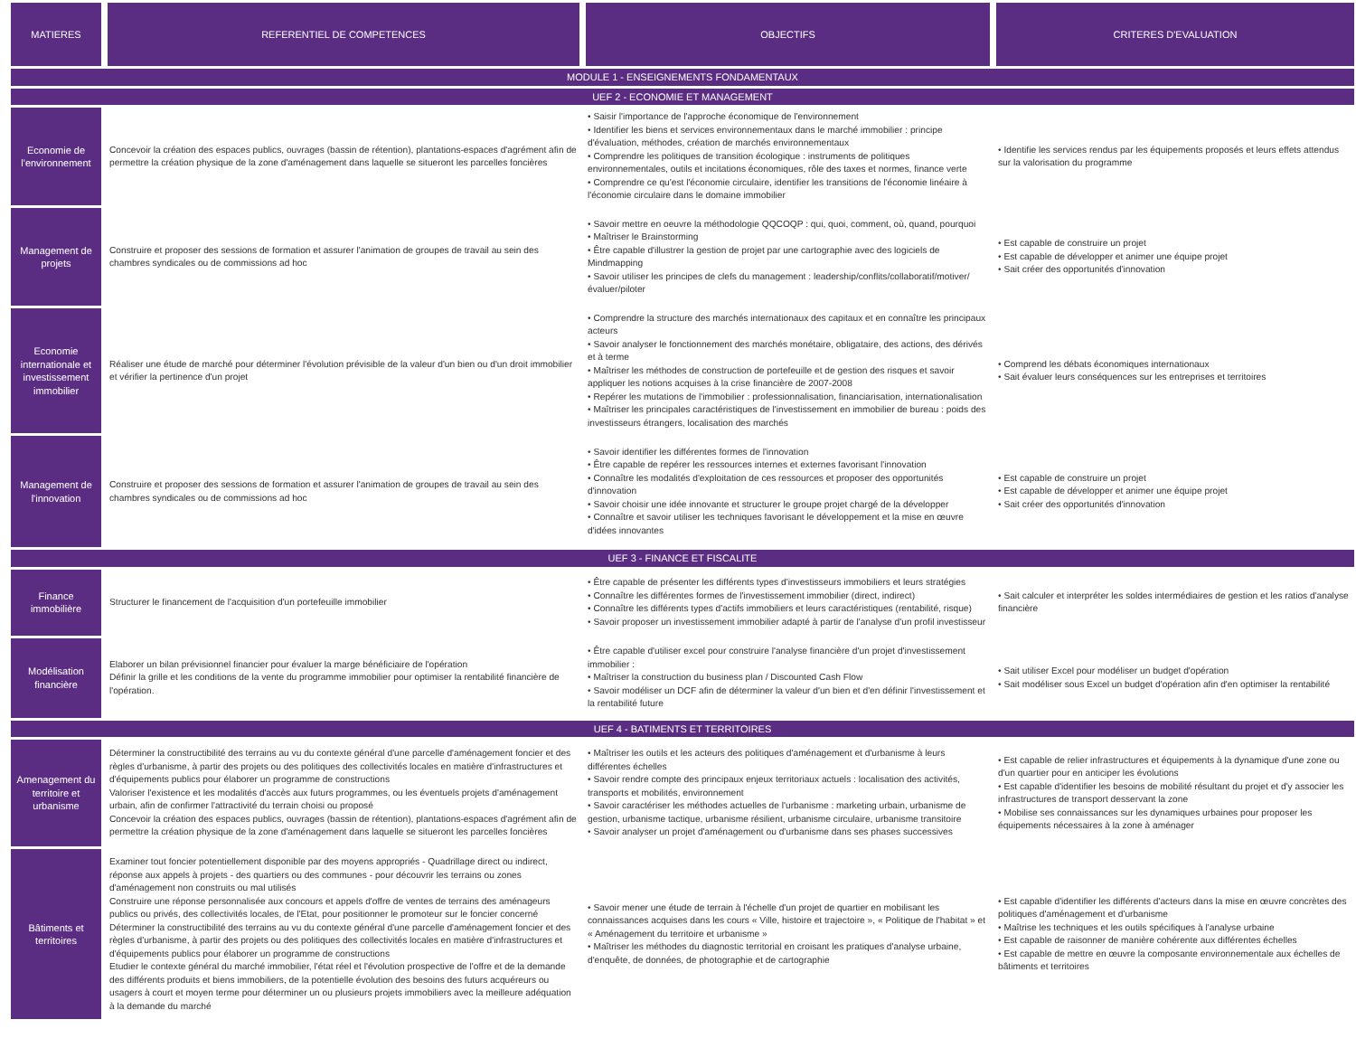| MATIERES | REFERENTIEL DE COMPETENCES | OBJECTIFS | CRITERES D'EVALUATION |
| --- | --- | --- | --- |
| MODULE 1 - ENSEIGNEMENTS FONDAMENTAUX | | | |
| UEF 2 - ECONOMIE ET MANAGEMENT | | | |
| Economie de l'environnement | Concevoir la création des espaces publics, ouvrages (bassin de rétention), plantations-espaces d'agrément afin de permettre la création physique de la zone d'aménagement dans laquelle se situeront les parcelles foncières | • Saisir l'importance de l'approche économique de l'environnement • Identifier les biens et services environnementaux dans le marché immobilier : principe d'évaluation, méthodes, création de marchés environnementaux • Comprendre les politiques de transition écologique : instruments de politiques environnementales, outils et incitations économiques, rôle des taxes et normes, finance verte • Comprendre ce qu'est l'économie circulaire, identifier les transitions de l'économie linéaire à l'économie circulaire dans le domaine immobilier | • Identifie les services rendus par les équipements proposés et leurs effets attendus sur la valorisation du programme |
| Management de projets | Construire et proposer des sessions de formation et assurer l'animation de groupes de travail au sein des chambres syndicales ou de commissions ad hoc | • Savoir mettre en oeuvre la méthodologie QQCOQP : qui, quoi, comment, où, quand, pourquoi • Maîtriser le Brainstorming • Être capable d'illustrer la gestion de projet par une cartographie avec des logiciels de Mindmapping • Savoir utiliser les principes de clefs du management : leadership/conflits/collaboratif/motiver/évaluer/piloter | • Est capable de construire un projet • Est capable de développer et animer une équipe projet • Sait créer des opportunités d'innovation |
| Economie internationale et investissement immobilier | Réaliser une étude de marché pour déterminer l'évolution prévisible de la valeur d'un bien ou d'un droit immobilier et vérifier la pertinence d'un projet | • Comprendre la structure des marchés internationaux des capitaux et en connaître les principaux acteurs • Savoir analyser le fonctionnement des marchés monétaire, obligataire, des actions, des dérivés et à terme • Maîtriser les méthodes de construction de portefeuille et de gestion des risques et savoir appliquer les notions acquises à la crise financière de 2007-2008 • Repérer les mutations de l'immobilier : professionnalisation, financiarisation, internationalisation • Maîtriser les principales caractéristiques de l'investissement en immobilier de bureau : poids des investisseurs étrangers, localisation des marchés | • Comprend les débats économiques internationaux • Sait évaluer leurs conséquences sur les entreprises et territoires |
| Management de l'innovation | Construire et proposer des sessions de formation et assurer l'animation de groupes de travail au sein des chambres syndicales ou de commissions ad hoc | • Savoir identifier les différentes formes de l'innovation • Être capable de repérer les ressources internes et externes favorisant l'innovation • Connaître les modalités d'exploitation de ces ressources et proposer des opportunités d'innovation • Savoir choisir une idée innovante et structurer le groupe projet chargé de la développer • Connaître et savoir utiliser les techniques favorisant le développement et la mise en œuvre d'idées innovantes | • Est capable de construire un projet • Est capable de développer et animer une équipe projet • Sait créer des opportunités d'innovation |
| UEF 3 - FINANCE ET FISCALITE | | | |
| Finance immobilière | Structurer le financement de l'acquisition d'un portefeuille immobilier | • Être capable de présenter les différents types d'investisseurs immobiliers et leurs stratégies • Connaître les différentes formes de l'investissement immobilier (direct, indirect) • Connaître les différents types d'actifs immobiliers et leurs caractéristiques (rentabilité, risque) • Savoir proposer un investissement immobilier adapté à partir de l'analyse d'un profil investisseur | • Sait calculer et interpréter les soldes intermédiaires de gestion et les ratios d'analyse financière |
| Modélisation financière | Elaborer un bilan prévisionnel financier pour évaluer la marge bénéficiaire de l'opération Définir la grille et les conditions de la vente du programme immobilier pour optimiser la rentabilité financière de l'opération. | • Être capable d'utiliser excel pour construire l'analyse financière d'un projet d'investissement immobilier : • Maîtriser la construction du business plan / Discounted Cash Flow • Savoir modéliser un DCF afin de déterminer la valeur d'un bien et d'en définir l'investissement et la rentabilité future | • Sait utiliser Excel pour modéliser un budget d'opération • Sait modéliser sous Excel un budget d'opération afin d'en optimiser la rentabilité |
| UEF 4 - BATIMENTS ET TERRITOIRES | | | |
| Amenagement du territoire et urbanisme | Déterminer la constructibilité des terrains au vu du contexte général d'une parcelle d'aménagement foncier et des règles d'urbanisme, à partir des projets ou des politiques des collectivités locales en matière d'infrastructures et d'équipements publics pour élaborer un programme de constructions Valoriser l'existence et les modalités d'accès aux futurs programmes, ou les éventuels projets d'aménagement urbain, afin de confirmer l'attractivité du terrain choisi ou proposé Concevoir la création des espaces publics, ouvrages (bassin de rétention), plantations-espaces d'agrément afin de permettre la création physique de la zone d'aménagement dans laquelle se situeront les parcelles foncières | • Maîtriser les outils et les acteurs des politiques d'aménagement et d'urbanisme à leurs différentes échelles • Savoir rendre compte des principaux enjeux territoriaux actuels : localisation des activités, transports et mobilités, environnement • Savoir caractériser les méthodes actuelles de l'urbanisme : marketing urbain, urbanisme de gestion, urbanisme tactique, urbanisme résilient, urbanisme circulaire, urbanisme transitoire • Savoir analyser un projet d'aménagement ou d'urbanisme dans ses phases successives | • Est capable de relier infrastructures et équipements à la dynamique d'une zone ou d'un quartier pour en anticiper les évolutions • Est capable d'identifier les besoins de mobilité résultant du projet et d'y associer les infrastructures de transport desservant la zone • Mobilise ses connaissances sur les dynamiques urbaines pour proposer les équipements nécessaires à la zone à aménager |
| Bâtiments et territoires | Examiner tout foncier potentiellement disponible par des moyens appropriés - Quadrillage direct ou indirect, réponse aux appels à projets - des quartiers ou des communes - pour découvrir les terrains ou zones d'aménagement non construits ou mal utilisés Construire une réponse personnalisée aux concours et appels d'offre de ventes de terrains des aménageurs publics ou privés, des collectivités locales, de l'Etat, pour positionner le promoteur sur le foncier concerné Déterminer la constructibilité des terrains au vu du contexte général d'une parcelle d'aménagement foncier et des règles d'urbanisme, à partir des projets ou des politiques des collectivités locales en matière d'infrastructures et d'équipements publics pour élaborer un programme de constructions Etudier le contexte général du marché immobilier, l'état réel et l'évolution prospective de l'offre et de la demande des différents produits et biens immobiliers, de la potentielle évolution des besoins des futurs acquéreurs ou usagers à court et moyen terme pour déterminer un ou plusieurs projets immobiliers avec la meilleure adéquation à la demande du marché | • Savoir mener une étude de terrain à l'échelle d'un projet de quartier en mobilisant les connaissances acquises dans les cours « Ville, histoire et trajectoire », « Politique de l'habitat » et « Aménagement du territoire et urbanisme » • Maîtriser les méthodes du diagnostic territorial en croisant les pratiques d'analyse urbaine, d'enquête, de données, de photographie et de cartographie | • Est capable d'identifier les différents d'acteurs dans la mise en œuvre concrètes des politiques d'aménagement et d'urbanisme • Maîtrise les techniques et les outils spécifiques à l'analyse urbaine • Est capable de raisonner de manière cohérente aux différentes échelles • Est capable de mettre en œuvre la composante environnementale aux échelles de bâtiments et territoires |